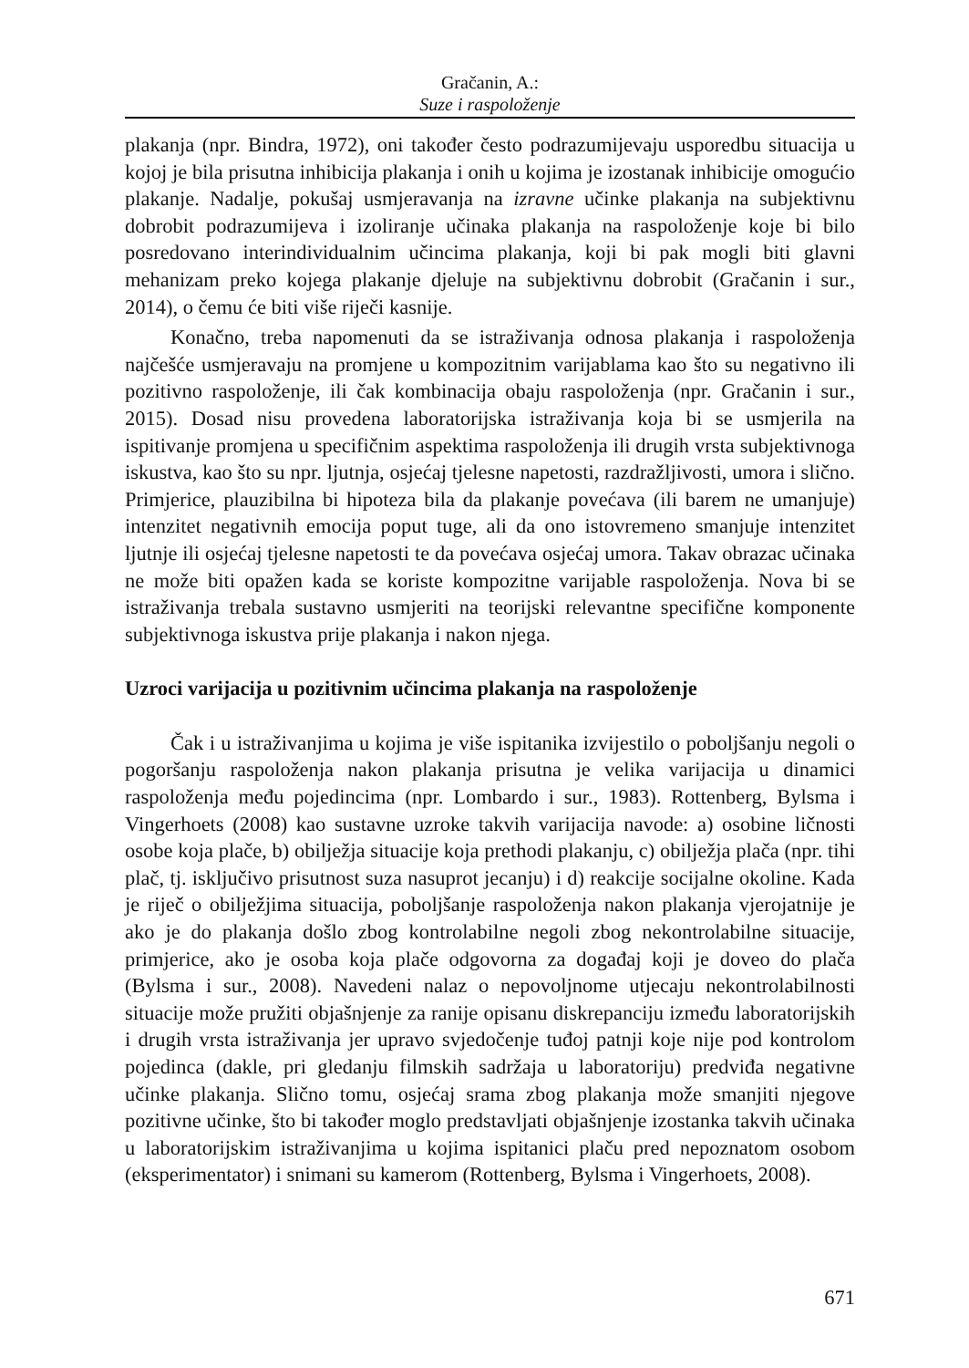Gračanin, A.:
Suze i raspoloženje
plakanja (npr. Bindra, 1972), oni također često podrazumijevaju usporedbu situacija u kojoj je bila prisutna inhibicija plakanja i onih u kojima je izostanak inhibicije omogućio plakanje. Nadalje, pokušaj usmjeravanja na izravne učinke plakanja na subjektivnu dobrobit podrazumijeva i izoliranje učinaka plakanja na raspoloženje koje bi bilo posredovano interindividualnim učincima plakanja, koji bi pak mogli biti glavni mehanizam preko kojega plakanje djeluje na subjektivnu dobrobit (Gračanin i sur., 2014), o čemu će biti više riječi kasnije.
Konačno, treba napomenuti da se istraživanja odnosa plakanja i raspoloženja najčešće usmjeravaju na promjene u kompozitnim varijablama kao što su negativno ili pozitivno raspoloženje, ili čak kombinacija obaju raspoloženja (npr. Gračanin i sur., 2015). Dosad nisu provedena laboratorijska istraživanja koja bi se usmjerila na ispitivanje promjena u specifičnim aspektima raspoloženja ili drugih vrsta subjektivnoga iskustva, kao što su npr. ljutnja, osjećaj tjelesne napetosti, razdražljivosti, umora i slično. Primjerice, plauzibilna bi hipoteza bila da plakanje povećava (ili barem ne umanjuje) intenzitet negativnih emocija poput tuge, ali da ono istovremeno smanjuje intenzitet ljutnje ili osjećaj tjelesne napetosti te da povećava osjećaj umora. Takav obrazac učinaka ne može biti opažen kada se koriste kompozitne varijable raspoloženja. Nova bi se istraživanja trebala sustavno usmjeriti na teorijski relevantne specifične komponente subjektivnoga iskustva prije plakanja i nakon njega.
Uzroci varijacija u pozitivnim učincima plakanja na raspoloženje
Čak i u istraživanjima u kojima je više ispitanika izvijestilo o poboljšanju negoli o pogoršanju raspoloženja nakon plakanja prisutna je velika varijacija u dinamici raspoloženja među pojedincima (npr. Lombardo i sur., 1983). Rottenberg, Bylsma i Vingerhoets (2008) kao sustavne uzroke takvih varijacija navode: a) osobine ličnosti osobe koja plače, b) obilježja situacije koja prethodi plakanju, c) obilježja plača (npr. tihi plač, tj. isključivo prisutnost suza nasuprot jecanju) i d) reakcije socijalne okoline. Kada je riječ o obilježjima situacija, poboljšanje raspoloženja nakon plakanja vjerojatnije je ako je do plakanja došlo zbog kontrolabilne negoli zbog nekontrolabilne situacije, primjerice, ako je osoba koja plače odgovorna za događaj koji je doveo do plača (Bylsma i sur., 2008). Navedeni nalaz o nepovoljnome utjecaju nekontrolabilnosti situacije može pružiti objašnjenje za ranije opisanu diskrepanciju između laboratorijskih i drugih vrsta istraživanja jer upravo svjedočenje tuđoj patnji koje nije pod kontrolom pojedinca (dakle, pri gledanju filmskih sadržaja u laboratoriju) predviđa negativne učinke plakanja. Slično tomu, osjećaj srama zbog plakanja može smanjiti njegove pozitivne učinke, što bi također moglo predstavljati objašnjenje izostanka takvih učinaka u laboratorijskim istraživanjima u kojima ispitanici plaču pred nepoznatom osobom (eksperimentator) i snimani su kamerom (Rottenberg, Bylsma i Vingerhoets, 2008).
671